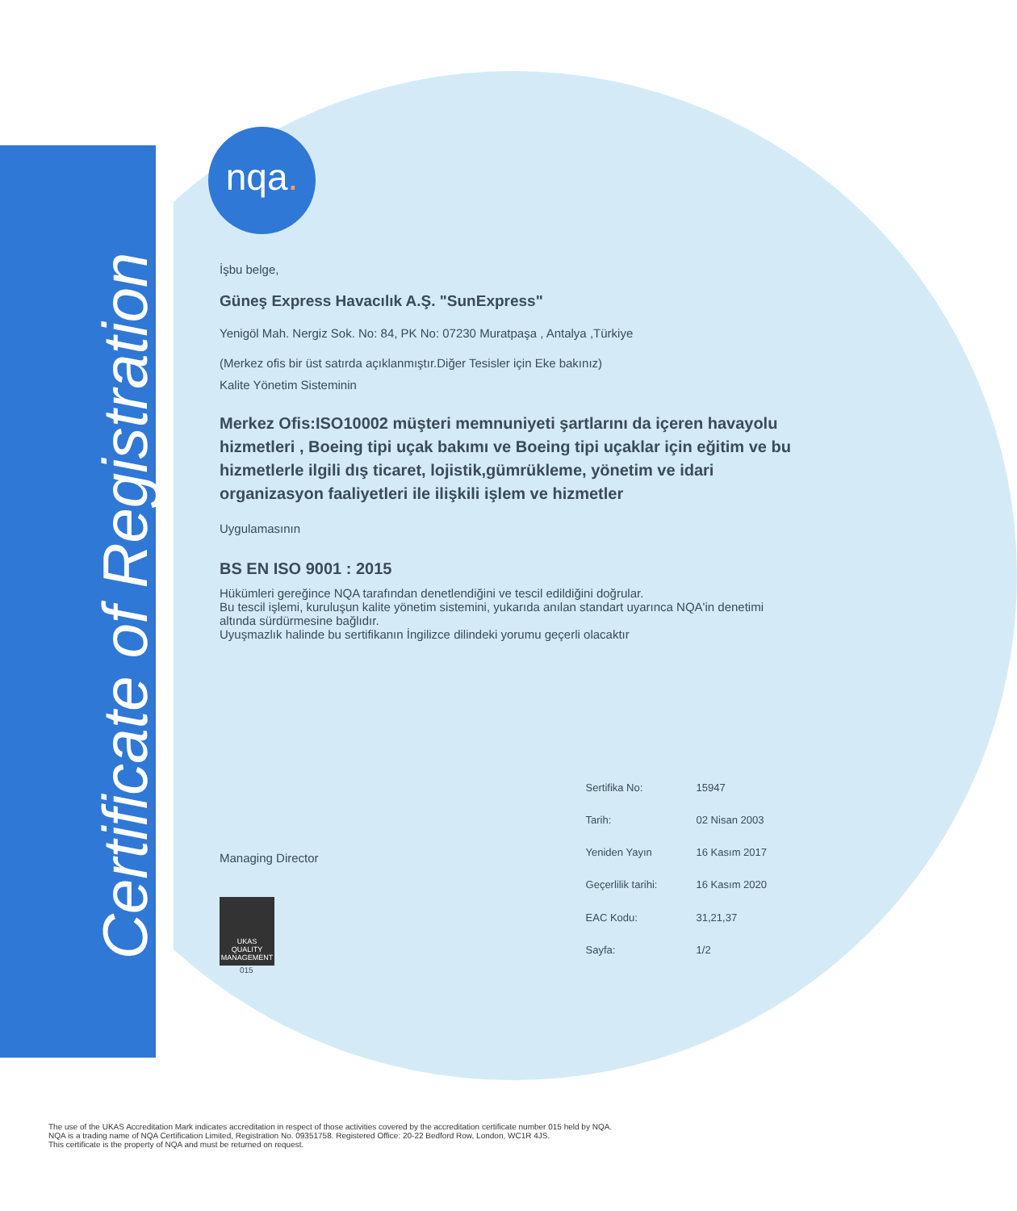Certificate of Registration
nqa.
İşbu belge,
Güneş Express Havacılık A.Ş. "SunExpress"
Yenigöl Mah. Nergiz Sok. No: 84, PK No: 07230 Muratpaşa , Antalya ,Türkiye
(Merkez ofis bir üst satırda açıklanmıştır.Diğer Tesisler için Eke bakınız)
Kalite Yönetim Sisteminin
Merkez Ofis:ISO10002 müşteri memnuniyeti şartlarını da içeren havayolu hizmetleri , Boeing tipi uçak bakımı ve Boeing tipi uçaklar için eğitim ve bu hizmetlerle ilgili dış ticaret, lojistik,gümrükleme, yönetim ve idari organizasyon faaliyetleri ile ilişkili işlem ve hizmetler
Uygulamasının
BS EN ISO 9001 : 2015
Hükümleri gereğince NQA tarafından denetlendiğini ve tescil edildiğini doğrular.
Bu tescil işlemi, kuruluşun kalite yönetim sistemini, yukarıda anılan standart uyarınca NQA'in denetimi altında sürdürmesine bağlıdır.
Uyuşmazlık halinde bu sertifikanın İngilizce dilindeki yorumu geçerli olacaktır
Managing Director
UKAS
QUALITY MANAGEMENT
015
| Sertifika No: | 15947 |
| Tarih: | 02 Nisan 2003 |
| Yeniden Yayın | 16 Kasım 2017 |
| Geçerlilik tarihi: | 16 Kasım 2020 |
| EAC Kodu: | 31,21,37 |
| Sayfa: | 1/2 |
The use of the UKAS Accreditation Mark indicates accreditation in respect of those activities covered by the accreditation certificate number 015 held by NQA.
NQA is a trading name of NQA Certification Limited, Registration No. 09351758. Registered Office: 20-22 Bedford Row, London, WC1R 4JS.
This certificate is the property of NQA and must be returned on request.